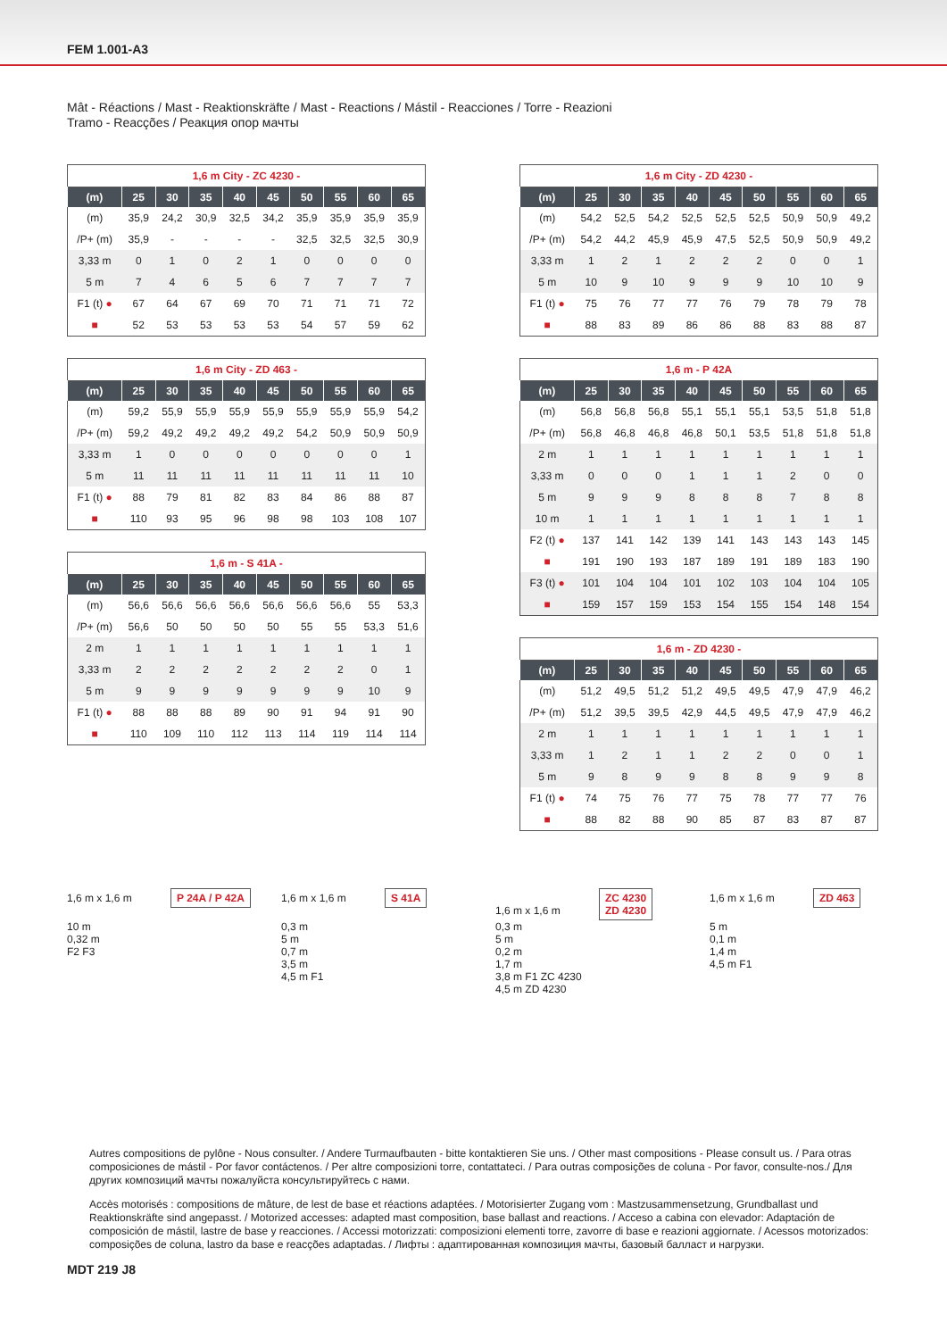FEM 1.001-A3
Mât - Réactions / Mast - Reaktionskräfte / Mast - Reactions / Mástil - Reacciones / Torre - Reazioni
Tramo - Reacções / Реакция опор мачты
1,6 m City - ZC 4230 -
| (m) | 25 | 30 | 35 | 40 | 45 | 50 | 55 | 60 | 65 |
| --- | --- | --- | --- | --- | --- | --- | --- | --- | --- |
| (m) | 35,9 | 24,2 | 30,9 | 32,5 | 34,2 | 35,9 | 35,9 | 35,9 | 35,9 |
| /P+ (m) | 35,9 | - | - | - | - | 32,5 | 32,5 | 32,5 | 30,9 |
| 3,33 m | 0 | 1 | 0 | 2 | 1 | 0 | 0 | 0 | 0 |
| 5 m | 7 | 4 | 6 | 5 | 6 | 7 | 7 | 7 | 7 |
| F1 (t) ● | 67 | 64 | 67 | 69 | 70 | 71 | 71 | 71 | 72 |
| ■ | 52 | 53 | 53 | 53 | 53 | 54 | 57 | 59 | 62 |
1,6 m City - ZD 463 -
| (m) | 25 | 30 | 35 | 40 | 45 | 50 | 55 | 60 | 65 |
| --- | --- | --- | --- | --- | --- | --- | --- | --- | --- |
| (m) | 59,2 | 55,9 | 55,9 | 55,9 | 55,9 | 55,9 | 55,9 | 55,9 | 54,2 |
| /P+ (m) | 59,2 | 49,2 | 49,2 | 49,2 | 49,2 | 54,2 | 50,9 | 50,9 | 50,9 |
| 3,33 m | 1 | 0 | 0 | 0 | 0 | 0 | 0 | 0 | 1 |
| 5 m | 11 | 11 | 11 | 11 | 11 | 11 | 11 | 11 | 10 |
| F1 (t) ● | 88 | 79 | 81 | 82 | 83 | 84 | 86 | 88 | 87 |
| ■ | 110 | 93 | 95 | 96 | 98 | 98 | 103 | 108 | 107 |
1,6 m - S 41A -
| (m) | 25 | 30 | 35 | 40 | 45 | 50 | 55 | 60 | 65 |
| --- | --- | --- | --- | --- | --- | --- | --- | --- | --- |
| (m) | 56,6 | 56,6 | 56,6 | 56,6 | 56,6 | 56,6 | 56,6 | 55 | 53,3 |
| /P+ (m) | 56,6 | 50 | 50 | 50 | 50 | 55 | 55 | 53,3 | 51,6 |
| 2 m | 1 | 1 | 1 | 1 | 1 | 1 | 1 | 1 | 1 |
| 3,33 m | 2 | 2 | 2 | 2 | 2 | 2 | 2 | 0 | 1 |
| 5 m | 9 | 9 | 9 | 9 | 9 | 9 | 9 | 10 | 9 |
| F1 (t) ● | 88 | 88 | 88 | 89 | 90 | 91 | 94 | 91 | 90 |
| ■ | 110 | 109 | 110 | 112 | 113 | 114 | 119 | 114 | 114 |
1,6 m City - ZD 4230 -
| (m) | 25 | 30 | 35 | 40 | 45 | 50 | 55 | 60 | 65 |
| --- | --- | --- | --- | --- | --- | --- | --- | --- | --- |
| (m) | 54,2 | 52,5 | 54,2 | 52,5 | 52,5 | 52,5 | 50,9 | 50,9 | 49,2 |
| /P+ (m) | 54,2 | 44,2 | 45,9 | 45,9 | 47,5 | 52,5 | 50,9 | 50,9 | 49,2 |
| 3,33 m | 1 | 2 | 1 | 2 | 2 | 2 | 0 | 0 | 1 |
| 5 m | 10 | 9 | 10 | 9 | 9 | 9 | 10 | 10 | 9 |
| F1 (t) ● | 75 | 76 | 77 | 77 | 76 | 79 | 78 | 79 | 78 |
| ■ | 88 | 83 | 89 | 86 | 86 | 88 | 83 | 88 | 87 |
1,6 m - P 42A
| (m) | 25 | 30 | 35 | 40 | 45 | 50 | 55 | 60 | 65 |
| --- | --- | --- | --- | --- | --- | --- | --- | --- | --- |
| (m) | 56,8 | 56,8 | 56,8 | 55,1 | 55,1 | 55,1 | 53,5 | 51,8 | 51,8 |
| /P+ (m) | 56,8 | 46,8 | 46,8 | 46,8 | 50,1 | 53,5 | 51,8 | 51,8 | 51,8 |
| 2 m | 1 | 1 | 1 | 1 | 1 | 1 | 1 | 1 | 1 |
| 3,33 m | 0 | 0 | 0 | 1 | 1 | 1 | 2 | 0 | 0 |
| 5 m | 9 | 9 | 9 | 8 | 8 | 8 | 7 | 8 | 8 |
| 10 m | 1 | 1 | 1 | 1 | 1 | 1 | 1 | 1 | 1 |
| F2 (t) ● | 137 | 141 | 142 | 139 | 141 | 143 | 143 | 143 | 145 |
| ■ | 191 | 190 | 193 | 187 | 189 | 191 | 189 | 183 | 190 |
| F3 (t) ● | 101 | 104 | 104 | 101 | 102 | 103 | 104 | 104 | 105 |
| ■ | 159 | 157 | 159 | 153 | 154 | 155 | 154 | 148 | 154 |
1,6 m - ZD 4230 -
| (m) | 25 | 30 | 35 | 40 | 45 | 50 | 55 | 60 | 65 |
| --- | --- | --- | --- | --- | --- | --- | --- | --- | --- |
| (m) | 51,2 | 49,5 | 51,2 | 51,2 | 49,5 | 49,5 | 47,9 | 47,9 | 46,2 |
| /P+ (m) | 51,2 | 39,5 | 39,5 | 42,9 | 44,5 | 49,5 | 47,9 | 47,9 | 46,2 |
| 2 m | 1 | 1 | 1 | 1 | 1 | 1 | 1 | 1 | 1 |
| 3,33 m | 1 | 2 | 1 | 1 | 2 | 2 | 0 | 0 | 1 |
| 5 m | 9 | 8 | 9 | 9 | 8 | 8 | 9 | 9 | 8 |
| F1 (t) ● | 74 | 75 | 76 | 77 | 75 | 78 | 77 | 77 | 76 |
| ■ | 88 | 82 | 88 | 90 | 85 | 87 | 83 | 87 | 87 |
1,6 m x 1,6 m P 24A / P 42A
10 m
0,32 m
F2 F3
1,6 m x 1,6 m S 41A
0,3 m
5 m
0,7 m
3,5 m
4,5 m F1
1,6 m x 1,6 m ZC 4230
ZD 4230
0,3 m
5 m
0,2 m
1,7 m
3,8 m F1 ZC 4230
4,5 m ZD 4230
1,6 m x 1,6 m ZD 463
5 m
0,1 m
1,4 m
4,5 m F1
Autres compositions de pylône - Nous consulter. / Andere Turmaufbauten - bitte kontaktieren Sie uns. / Other mast compositions - Please consult us. / Para otras composiciones de mástil - Por favor contáctenos. / Per altre composizioni torre, contattateci. / Para outras composições de coluna - Por favor, consulte-nos./ Для других композиций мачты пожалуйста консультируйтесь с нами.
Accès motorisés : compositions de mâture, de lest de base et réactions adaptées. / Motorisierter Zugang vom : Mastzusammensetzung, Grundballast und Reaktionskräfte sind angepasst. / Motorized accesses: adapted mast composition, base ballast and reactions. / Acceso a cabina con elevador: Adaptación de composición de mástil, lastre de base y reacciones. / Accessi motorizzati: composizioni elementi torre, zavorre di base e reazioni aggiornate. / Acessos motorizados: composições de coluna, lastro da base e reacções adaptadas. / Лифты : адаптированная композиция мачты, базовый балласт и нагрузки.
MDT 219 J8